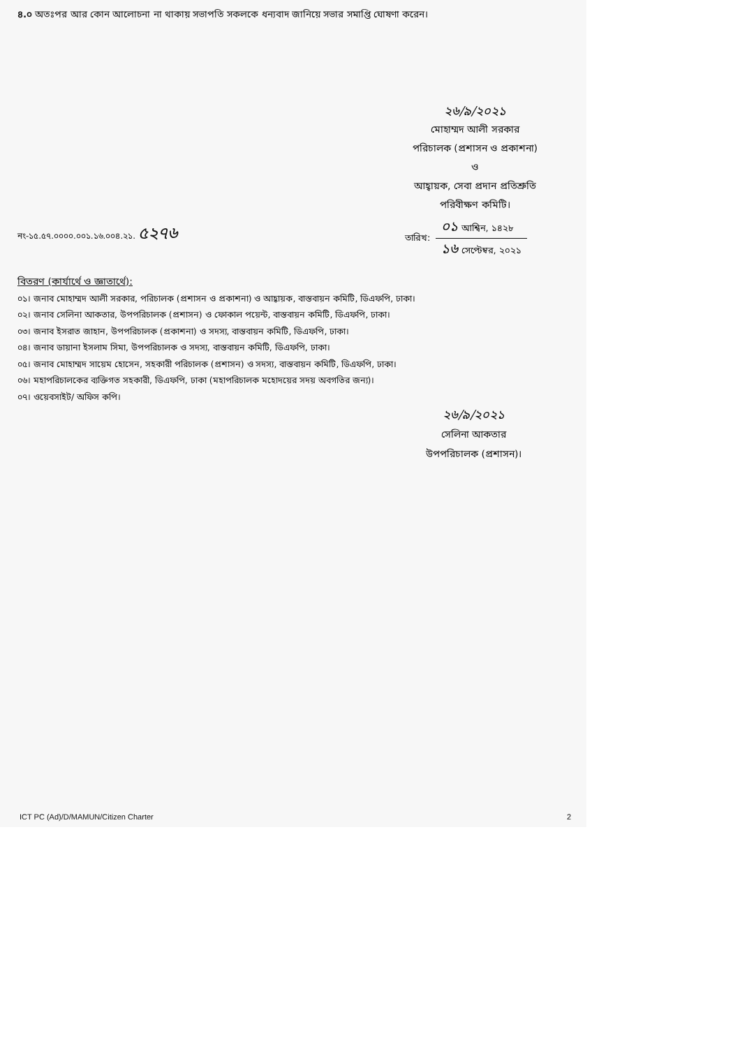৪.০ অতঃপর আর কোন আলোচনা না থাকায় সভাপতি সকলকে ধন্যবাদ জানিয়ে সভার সমাপ্তি ঘোষণা করেন।
২৬/৯/২০২১
মোহাম্মদ আলী সরকার
পরিচালক (প্রশাসন ও প্রকাশনা)
ও
আহ্বায়ক, সেবা প্রদান প্রতিশ্রুতি
পরিবীক্ষণ কমিটি।
নং-১৫.৫৭.০০০০.০০১.১৬.০০৪.২১. ৫২৭৬
তারিখ:
০১ আশ্বিন, ১৪২৮
১৬ সেপ্টেম্বর, ২০২১
বিতরণ (কার্যার্থে ও জ্ঞাতার্থে):
০১। জনাব মোহাম্মদ আলী সরকার, পরিচালক (প্রশাসন ও প্রকাশনা) ও আহ্বায়ক, বাস্তবায়ন কমিটি, ডিএফপি, ঢাকা।
০২। জনাব সেলিনা আকতার, উপপরিচালক (প্রশাসন) ও ফোকাল পয়েন্ট, বাস্তবায়ন কমিটি, ডিএফপি, ঢাকা।
০৩। জনাব ইসরাত জাহান, উপপরিচালক (প্রকাশনা) ও সদস্য, বাস্তবায়ন কমিটি, ডিএফপি, ঢাকা।
০৪। জনাব ডায়ানা ইসলাম সিমা, উপপরিচালক ও সদস্য, বাস্তবায়ন কমিটি, ডিএফপি, ঢাকা।
০৫। জনাব মোহাম্মদ সায়েম হোসেন, সহকারী পরিচালক (প্রশাসন) ও সদস্য, বাস্তবায়ন কমিটি, ডিএফপি, ঢাকা।
০৬। মহাপরিচালকের ব্যক্তিগত সহকারী, ডিএফপি, ঢাকা (মহাপরিচালক মহোদয়ের সদয় অবগতির জন্য)।
০৭। ওয়েবসাইট/ অফিস কপি।
২৬/৯/২০২১
সেলিনা আকতার
উপপরিচালক (প্রশাসন)।
ICT PC (Ad)/D/MAMUN/Citizen Charter 2